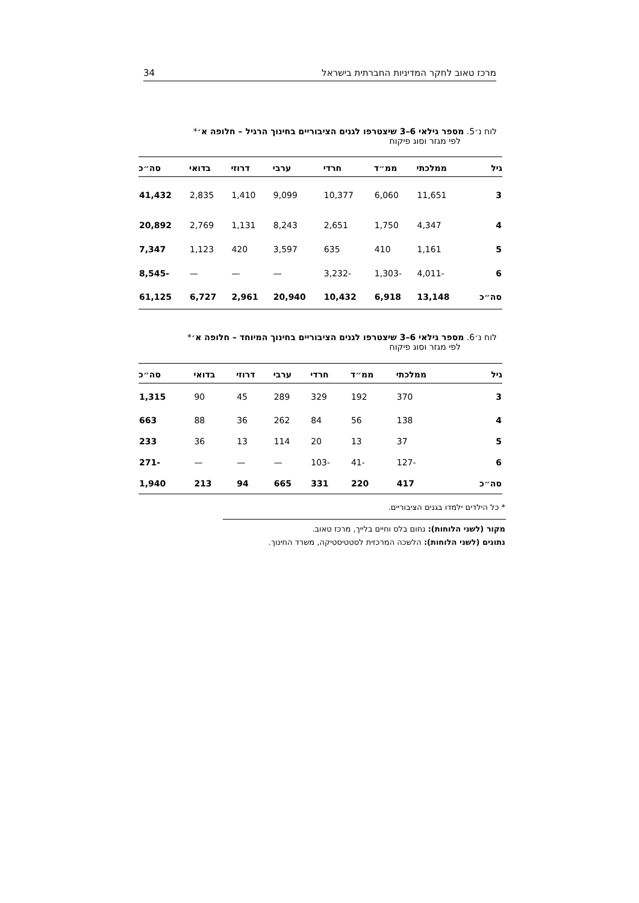מרכז טאוב לחקר המדיניות החברתית בישראל 34
לוח נ׳5. מספר גילאי 6–3 שיצטרפו לגנים הציבוריים בחינוך הרגיל – חלופה א׳*
לפי מגזר וסוג פיקוח
| גיל | ממלכתי | ממ״ד | חרדי | ערבי | דרוזי | בדואי | סה״כ |
| --- | --- | --- | --- | --- | --- | --- | --- |
| 3 | 11,651 | 6,060 | 10,377 | 9,099 | 1,410 | 2,835 | 41,432 |
| 4 | 4,347 | 1,750 | 2,651 | 8,243 | 1,131 | 2,769 | 20,892 |
| 5 | 1,161 | 410 | 635 | 3,597 | 420 | 1,123 | 7,347 |
| 6 | -4,011 | -1,303 | -3,232 | — | — | — | -8,545 |
| סה״כ | 13,148 | 6,918 | 10,432 | 20,940 | 2,961 | 6,727 | 61,125 |
לוח נ׳6. מספר גילאי 6–3 שיצטרפו לגנים הציבוריים בחינוך המיוחד – חלופה א׳*
לפי מגזר וסוג פיקוח
| גיל | ממלכתי | ממ״ד | חרדי | ערבי | דרוזי | בדואי | סה״כ |
| --- | --- | --- | --- | --- | --- | --- | --- |
| 3 | 370 | 192 | 329 | 289 | 45 | 90 | 1,315 |
| 4 | 138 | 56 | 84 | 262 | 36 | 88 | 663 |
| 5 | 37 | 13 | 20 | 114 | 13 | 36 | 233 |
| 6 | -127 | -41 | -103 | — | — | — | -271 |
| סה״כ | 417 | 220 | 331 | 665 | 94 | 213 | 1,940 |
* כל הילדים ילמדו בגנים הציבוריים.
מקור (לשני הלוחות): נחום בלס וחיים בלייך, מרכז טאוב.
נתונים (לשני הלוחות): הלשכה המרכזית לסטטיסטיקה, משרד החינוך.